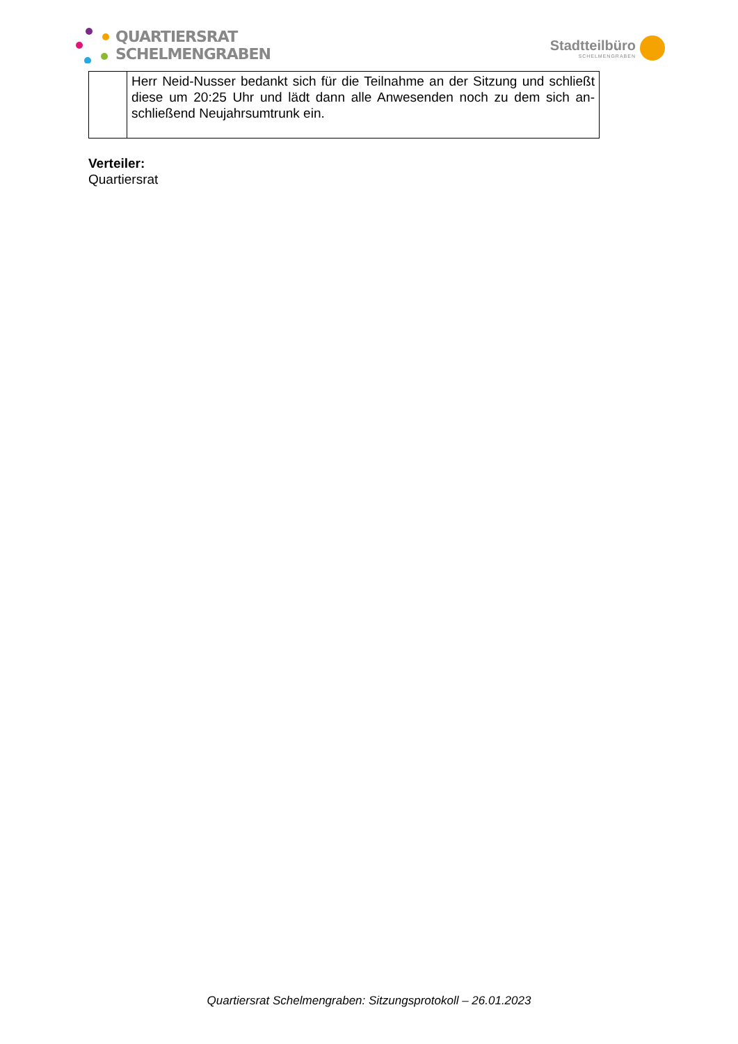QUARTIERSRAT
SCHELMENGRABEN
Stadtteilbüro
SCHELMENGRABEN
| | Herr Neid-Nusser bedankt sich für die Teilnahme an der Sitzung und schließt diese um 20:25 Uhr und lädt dann alle Anwesenden noch zu dem sich an­schließend Neujahrsumtrunk ein. |
Verteiler:
Quartiersrat
Quartiersrat Schelmengraben: Sitzungsprotokoll – 26.01.2023